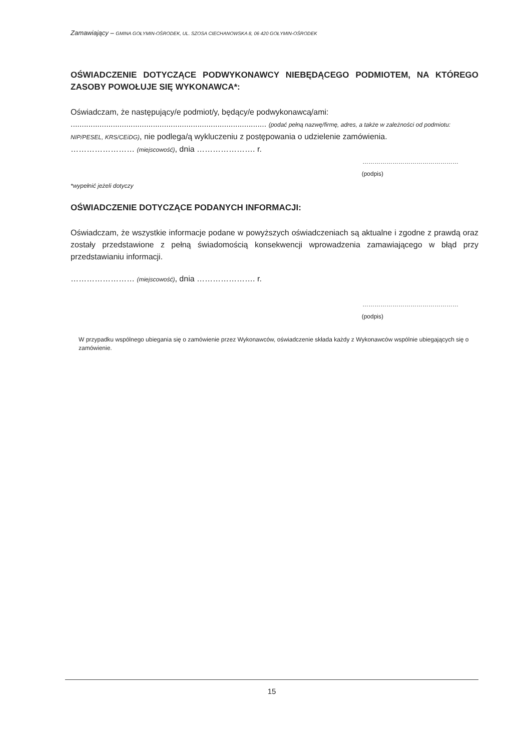Zamawiający – GMINA GOŁYMIN-OŚRODEK, UL. SZOSA CIECHANOWSKA 8, 06 420 GOŁYMIN-OŚRODEK
OŚWIADCZENIE DOTYCZĄCE PODWYKONAWCY NIEBĘDĄCEGO PODMIOTEM, NA KTÓREGO ZASOBY POWOŁUJE SIĘ WYKONAWCA*:
Oświadczam, że następujący/e podmiot/y, będący/e podwykonawcą/ami:
........................................................................................ (podać pełną nazwę/firmę, adres, a także w zależności od podmiotu: NIP/PESEL, KRS/CEiDG), nie podlega/ą wykluczeniu z postępowania o udzielenie zamówienia.
…………………… (miejscowość), dnia …………………. r.
…………………………………………
(podpis)
*wypełnić jeżeli dotyczy
OŚWIADCZENIE DOTYCZĄCE PODANYCH INFORMACJI:
Oświadczam, że wszystkie informacje podane w powyższych oświadczeniach są aktualne i zgodne z prawdą oraz zostały przedstawione z pełną świadomością konsekwencji wprowadzenia zamawiającego w błąd przy przedstawianiu informacji.
…………………… (miejscowość), dnia …………………. r.
…………………………………………
(podpis)
W przypadku wspólnego ubiegania się o zamówienie przez Wykonawców, oświadczenie składa każdy z Wykonawców wspólnie ubiegających się o zamówienie.
15